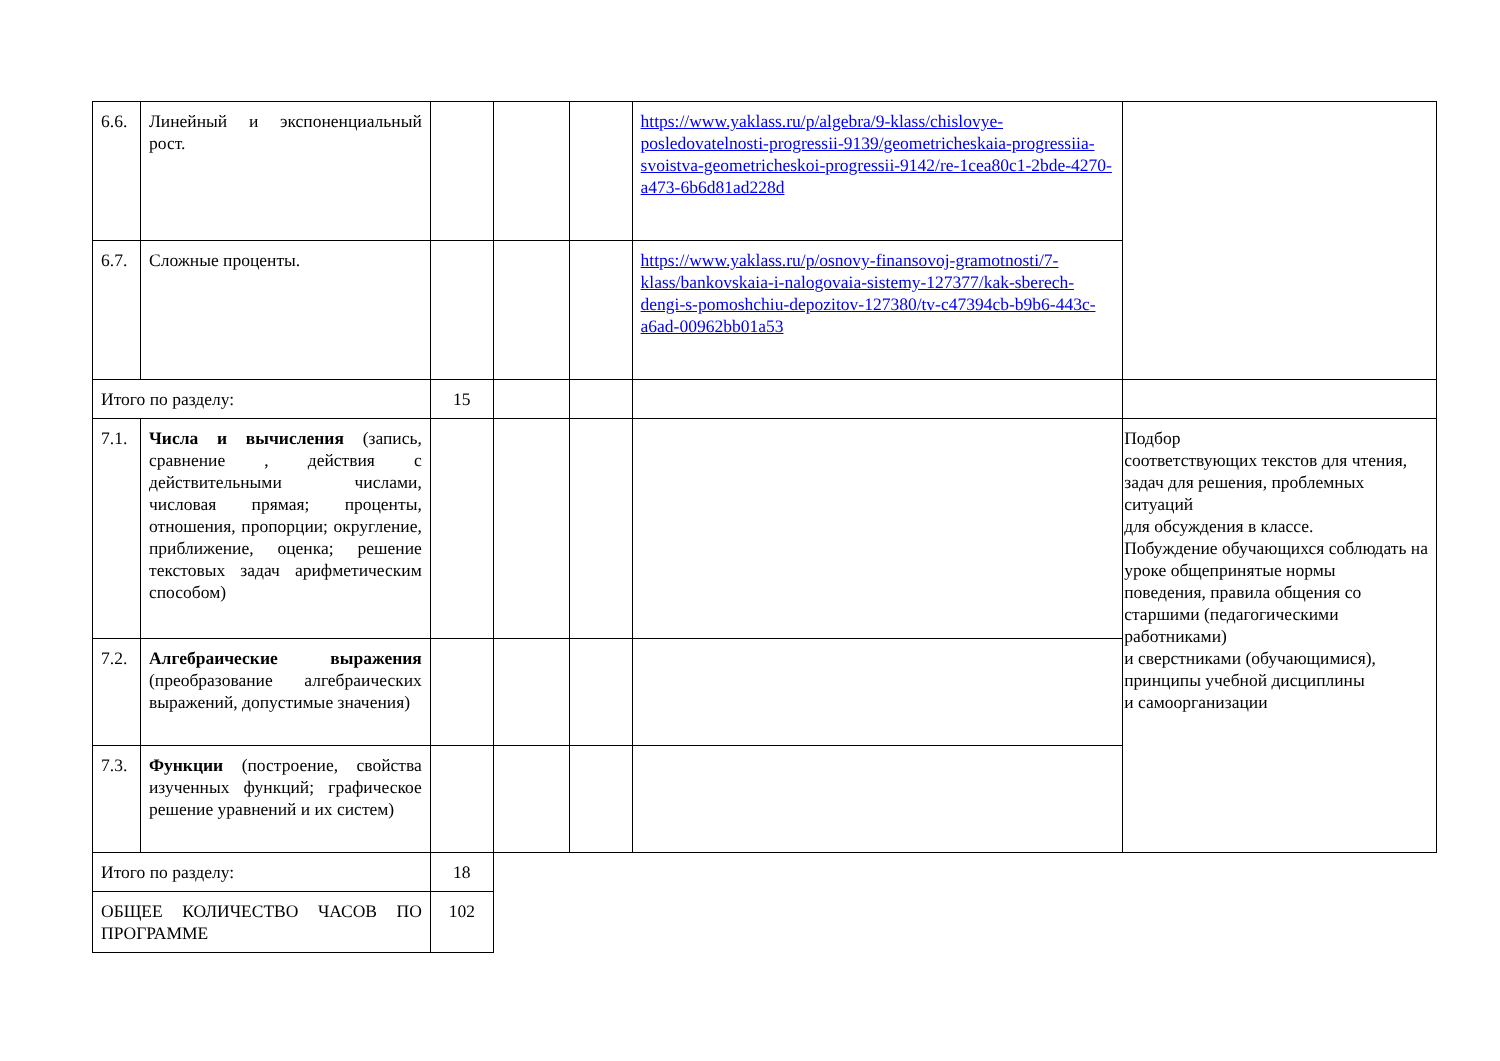| 6.6. | Линейный и экспоненциальный рост. | | | | https://www.yaklass.ru/p/algebra/9-klass/chislovye-posledovatelnosti-progressii-9139/geometricheskaia-progressiia-svoistva-geometricheskoi-progressii-9142/re-1cea80c1-2bde-4270-a473-6b6d81ad228d | |
| 6.7. | Сложные проценты. | | | | https://www.yaklass.ru/p/osnovy-finansovoj-gramotnosti/7-klass/bankovskaia-i-nalogovaia-sistemy-127377/kak-sberech-dengi-s-pomoshchiu-depozitov-127380/tv-c47394cb-b9b6-443c-a6ad-00962bb01a53 | |
| Итого по разделу: | | 15 | | | | |
| 7.1. | Числа и вычисления (запись, сравнение , действия с действительными числами, числовая прямая; проценты, отношения, пропорции; округление, приближение, оценка; решение текстовых задач арифметическим способом) | | | | | Подбор соответствующих текстов для чтения, задач для решения, проблемных ситуаций для обсуждения в классе. Побуждение обучающихся соблюдать на уроке общепринятые нормы поведения, правила общения со старшими (педагогическими работниками) и сверстниками (обучающимися), принципы учебной дисциплины и самоорганизации |
| 7.2. | Алгебраические выражения (преобразование алгебраических выражений, допустимые значения) | | | | | |
| 7.3. | Функции (построение, свойства изученных функций; графическое решение уравнений и их систем) | | | | | |
| Итого по разделу: | | 18 | | | | |
| ОБЩЕЕ КОЛИЧЕСТВО ЧАСОВ ПО ПРОГРАММЕ | | 102 | | | | |